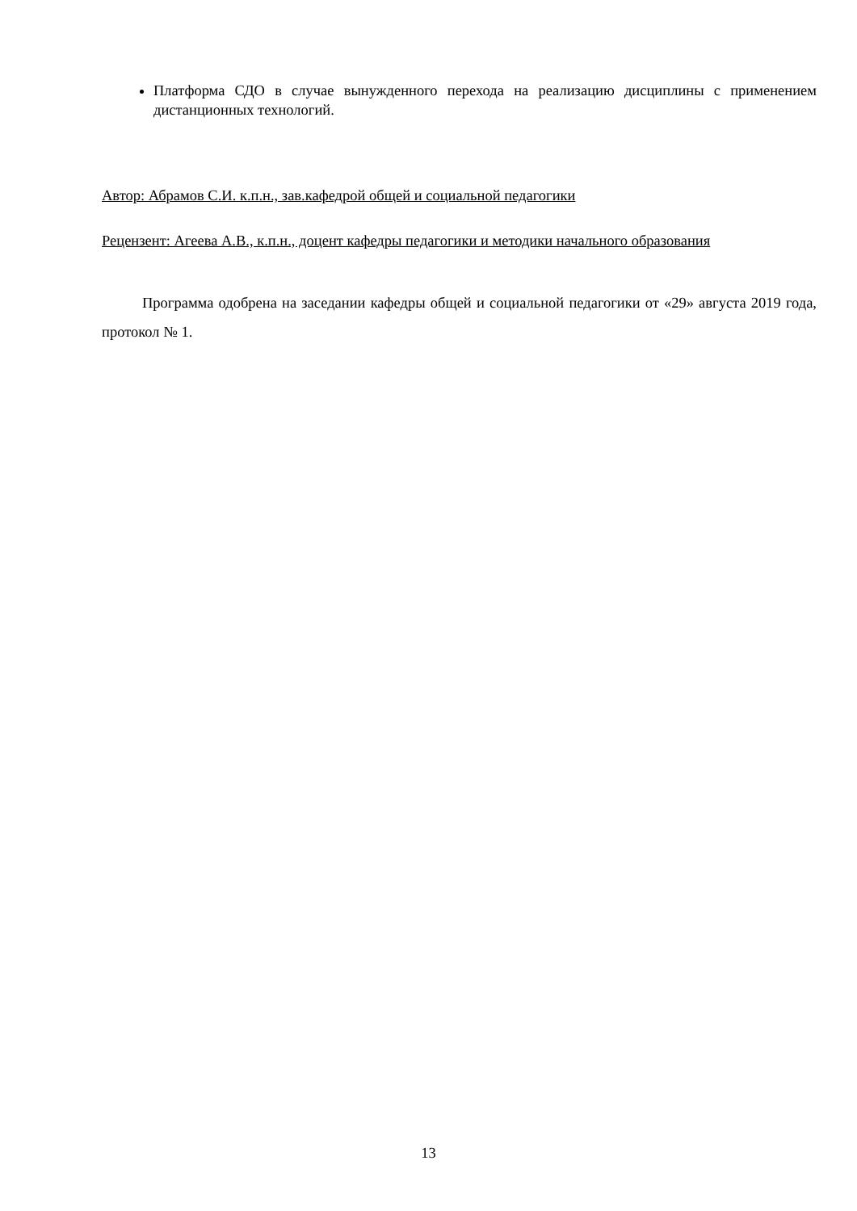Платформа СДО в случае вынужденного перехода на реализацию дисциплины с применением дистанционных технологий.
Автор: Абрамов С.И. к.п.н., зав.кафедрой общей и социальной педагогики
Рецензент: Агеева А.В., к.п.н., доцент кафедры педагогики и методики начального образования
Программа одобрена на заседании кафедры общей и социальной педагогики от «29» августа 2019 года, протокол № 1.
13